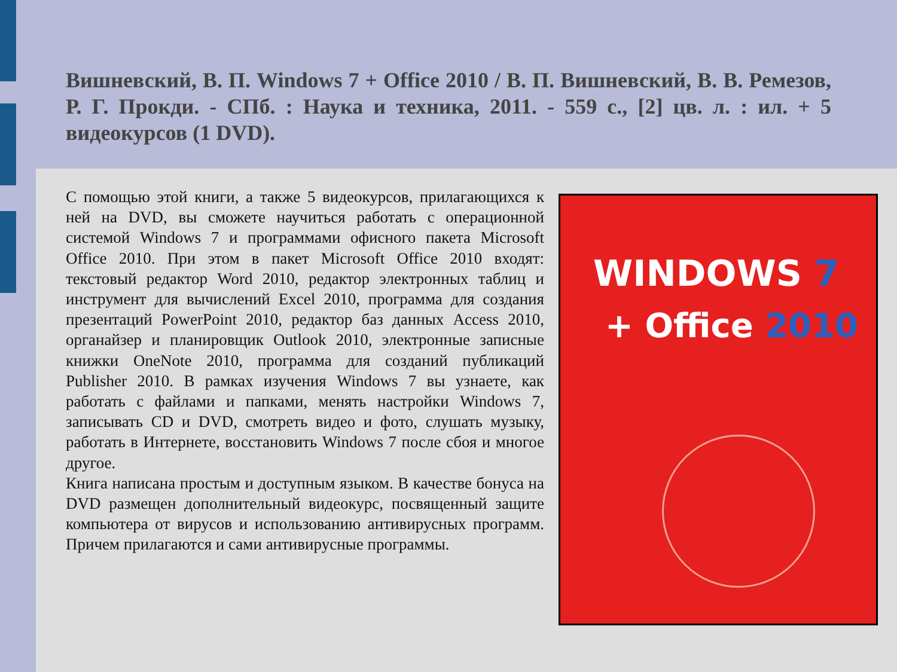Вишневский, В. П. Windows 7 + Office 2010 / В. П. Вишневский, В. В. Ремезов, Р. Г. Прокди. - СПб. : Наука и техника, 2011. - 559 с., [2] цв. л. : ил. + 5 видеокурсов (1 DVD).
С помощью этой книги, а также 5 видеокурсов, прилагающихся к ней на DVD, вы сможете научиться работать с операционной системой Windows 7 и программами офисного пакета Microsoft Office 2010. При этом в пакет Microsoft Office 2010 входят: текстовый редактор Word 2010, редактор электронных таблиц и инструмент для вычислений Excel 2010, программа для создания презентаций PowerPoint 2010, редактор баз данных Access 2010, органайзер и планировщик Outlook 2010, электронные записные книжки OneNote 2010, программа для созданий публикаций Publisher 2010. В рамках изучения Windows 7 вы узнаете, как работать с файлами и папками, менять настройки Windows 7, записывать CD и DVD, смотреть видео и фото, слушать музыку, работать в Интернете, восстановить Windows 7 после сбоя и многое другое.
Книга написана простым и доступным языком. В качестве бонуса на DVD размещен дополнительный видеокурс, посвященный защите компьютера от вирусов и использованию антивирусных программ. Причем прилагаются и сами антивирусные программы.
WINDOWS 7
+ Office 2010